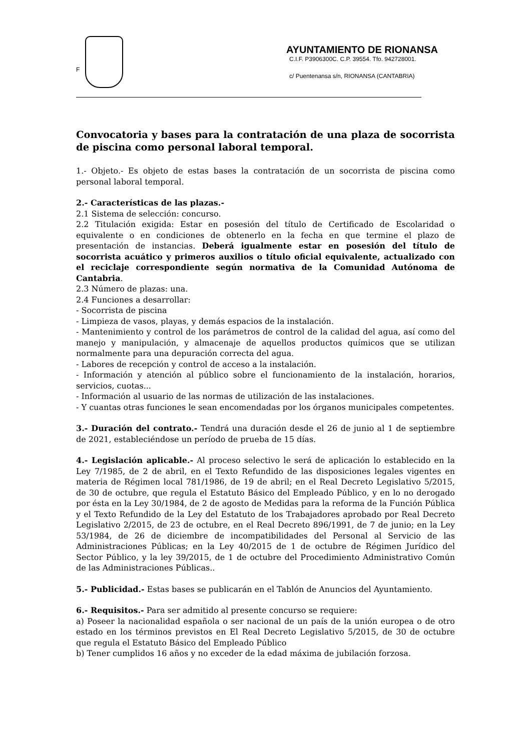F
AYUNTAMIENTO DE RIONANSA
C.I.F. P3906300C. C.P. 39554. Tfo. 942728001.
c/ Puentenansa s/n, RIONANSA (CANTABRIA)
Convocatoria y bases para la contratación de una plaza de socorrista de piscina como personal laboral temporal.
1.- Objeto.- Es objeto de estas bases la contratación de un socorrista de piscina como personal laboral temporal.
2.- Características de las plazas.-
2.1 Sistema de selección: concurso.
2.2 Titulación exigida: Estar en posesión del título de Certificado de Escolaridad o equivalente o en condiciones de obtenerlo en la fecha en que termine el plazo de presentación de instancias. Deberá igualmente estar en posesión del título de socorrista acuático y primeros auxilios o título oficial equivalente, actualizado con el reciclaje correspondiente según normativa de la Comunidad Autónoma de Cantabria.
2.3 Número de plazas: una.
2.4 Funciones a desarrollar:
- Socorrista de piscina
- Limpieza de vasos, playas, y demás espacios de la instalación.
- Mantenimiento y control de los parámetros de control de la calidad del agua, así como del manejo y manipulación, y almacenaje de aquellos productos químicos que se utilizan normalmente para una depuración correcta del agua.
- Labores de recepción y control de acceso a la instalación.
- Información y atención al público sobre el funcionamiento de la instalación, horarios, servicios, cuotas...
- Información al usuario de las normas de utilización de las instalaciones.
- Y cuantas otras funciones le sean encomendadas por los órganos municipales competentes.
3.- Duración del contrato.- Tendrá una duración desde el 26 de junio al 1 de septiembre de 2021, estableciéndose un período de prueba de 15 días.
4.- Legislación aplicable.- Al proceso selectivo le será de aplicación lo establecido en la Ley 7/1985, de 2 de abril, en el Texto Refundido de las disposiciones legales vigentes en materia de Régimen local 781/1986, de 19 de abril; en el Real Decreto Legislativo 5/2015, de 30 de octubre, que regula el Estatuto Básico del Empleado Público, y en lo no derogado por ésta en la Ley 30/1984, de 2 de agosto de Medidas para la reforma de la Función Pública y el Texto Refundido de la Ley del Estatuto de los Trabajadores aprobado por Real Decreto Legislativo 2/2015, de 23 de octubre, en el Real Decreto 896/1991, de 7 de junio; en la Ley 53/1984, de 26 de diciembre de incompatibilidades del Personal al Servicio de las Administraciones Públicas; en la Ley 40/2015 de 1 de octubre de Régimen Jurídico del Sector Público, y la ley 39/2015, de 1 de octubre del Procedimiento Administrativo Común de las Administraciones Públicas..
5.- Publicidad.- Estas bases se publicarán en el Tablón de Anuncios del Ayuntamiento.
6.- Requisitos.- Para ser admitido al presente concurso se requiere:
a) Poseer la nacionalidad española o ser nacional de un país de la unión europea o de otro estado en los términos previstos en El Real Decreto Legislativo 5/2015, de 30 de octubre que regula el Estatuto Básico del Empleado Público
b) Tener cumplidos 16 años y no exceder de la edad máxima de jubilación forzosa.